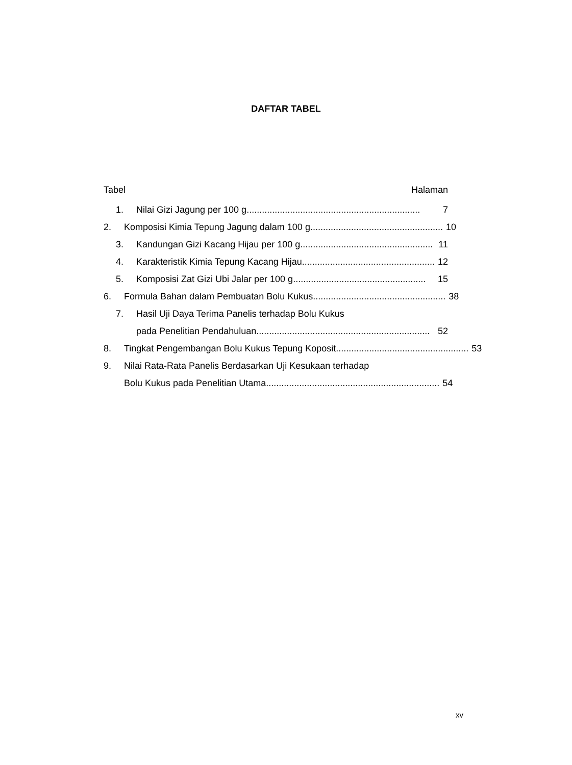DAFTAR TABEL
Tabel Halaman
1. Nilai Gizi Jagung per 100 g .................................................................... 7
2. Komposisi Kimia Tepung Jagung dalam 100 g .................................................... 10
3. Kandungan Gizi Kacang Hijau per 100 g.................................................... 11
4. Karakteristik Kimia Tepung Kacang Hijau.................................................... 12
5. Komposisi Zat Gizi Ubi Jalar per 100 g .................................................... 15
6. Formula Bahan dalam Pembuatan Bolu Kukus .................................................... 38
7. Hasil Uji Daya Terima Panelis terhadap Bolu Kukus
pada Penelitian Pendahuluan.................................................................... 52
8. Tingkat Pengembangan Bolu Kukus Tepung Koposit .................................................... 53
9. Nilai Rata-Rata Panelis Berdasarkan Uji Kesukaan terhadap
Bolu Kukus pada Penelitian Utama .................................................................... 54
xv